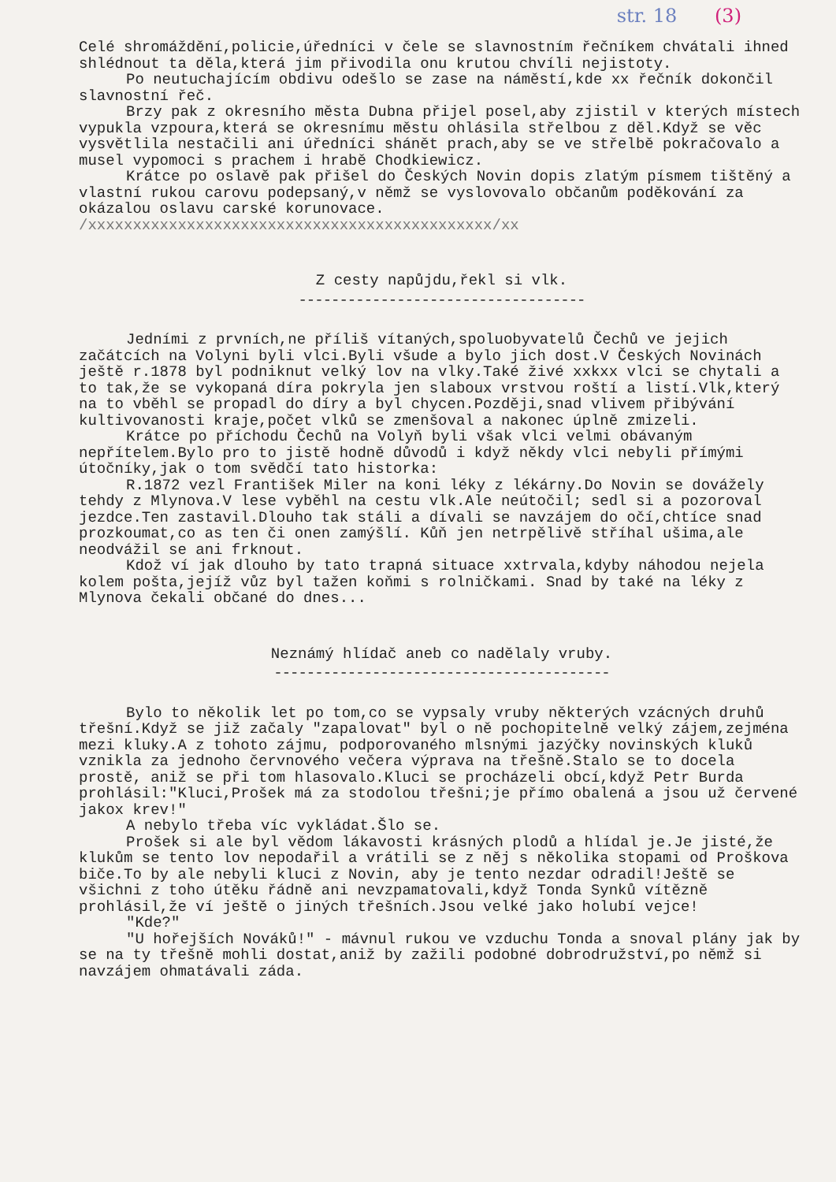str. 18 (3)
Celé shromáždění,policie,úředníci v čele se slavnostním řečníkem chvátali ihned shlédnout ta děla,která jim přivodila onu krutou chvíli nejistoty.
Po neutuchajícím obdivu odešlo se zase na náměstí,kde xx řečník dokončil slavnostní řeč.
Brzy pak z okresního města Dubna přijel posel,aby zjistil v kterých místech vypukla vzpoura,která se okresnímu městu ohlásila střelbou z děl.Když se věc vysvětlila nestačili ani úředníci shánět prach,aby se ve střelbě pokračovalo a musel vypomoci s prachem i hrabě Chodkiewicz.
Krátce po oslavě pak přišel do Českých Novin dopis zlatým písmem tištěný a vlastní rukou carovu podepsaný,v němž se vyslovovalo občanům poděkování za okázalou oslavu carské korunovace.
/xxxxxxxxxxxxxxxxxxxxxxxxxxxxxxxxxxxxxxxxxxxxx/xx
Z cesty napůjdu,řekl si vlk.
-----------------------------------
Jedními z prvních,ne příliš vítaných,spoluobyvatelů Čechů ve jejich začátcích na Volyni byli vlci.Byli všude a bylo jich dost.V Českých Novinách ještě r.1878 byl podniknut velký lov na vlky.Také živé xxkxx vlci se chytali a to tak,že se vykopaná díra pokryla jen slaboux vrstvou roští a listí.Vlk,který na to vběhl se propadl do díry a byl chycen.Později,snad vlivem přibývání kultivovanosti kraje,počet vlků se zmenšoval a nakonec úplně zmizeli.
Krátce po příchodu Čechů na Volyň byli však vlci velmi obávaným nepřítelem.Bylo pro to jistě hodně důvodů i když někdy vlci nebyli přímými útočníky,jak o tom svědčí tato historka:
R.1872 vezl František Miler na koni léky z lékárny.Do Novin se dovážely tehdy z Mlynova.V lese vyběhl na cestu vlk.Ale neútočil; sedl si a pozoroval jezdce.Ten zastavil.Dlouho tak stáli a dívali se navzájem do očí,chtíce snad prozkoumat,co as ten či onen zamýšlí. Kůň jen netrpělivě stříhal ušima,ale neodvážil se ani frknout.
Kdož ví jak dlouho by tato trapná situace xxtrvala,kdyby náhodou nejela kolem pošta,jejíž vůz byl tažen koňmi s rolničkami. Snad by také na léky z Mlynova čekali občané do dnes...
Neznámý hlídač aneb co nadělaly vruby.
-----------------------------------------
Bylo to několik let po tom,co se vypsaly vruby některých vzácných druhů třešní.Když se již začaly "zapalovat" byl o ně pochopitelně velký zájem,zejména mezi kluky.A z tohoto zájmu, podporovaného mlsnými jazýčky novinských kluků vznikla za jednoho červnového večera výprava na třešně.Stalo se to docela prostě, aniž se při tom hlasovalo.Kluci se procházeli obcí,když Petr Burda prohlásil:"Kluci,Prošek má za stodolou třešni;je přímo obalená a jsou už červené jakox krev!"
A nebylo třeba víc vykládat.Šlo se.
Prošek si ale byl vědom lákavosti krásných plodů a hlídal je.Je jisté,že klukům se tento lov nepodařil a vrátili se z něj s několika stopami od Proškova biče.To by ale nebyli kluci z Novin, aby je tento nezdar odradil!Ještě se všichni z toho útěku řádně ani nevzpamatovali,když Tonda Synků vítězně prohlásil,že ví ještě o jiných třešních.Jsou velké jako holubí vejce!
"Kde?"
"U hořejších Nováků!" - mávnul rukou ve vzduchu Tonda a snoval plány jak by se na ty třešně mohli dostat,aniž by zažili podobné dobrodružství,po němž si navzájem ohmatávali záda.